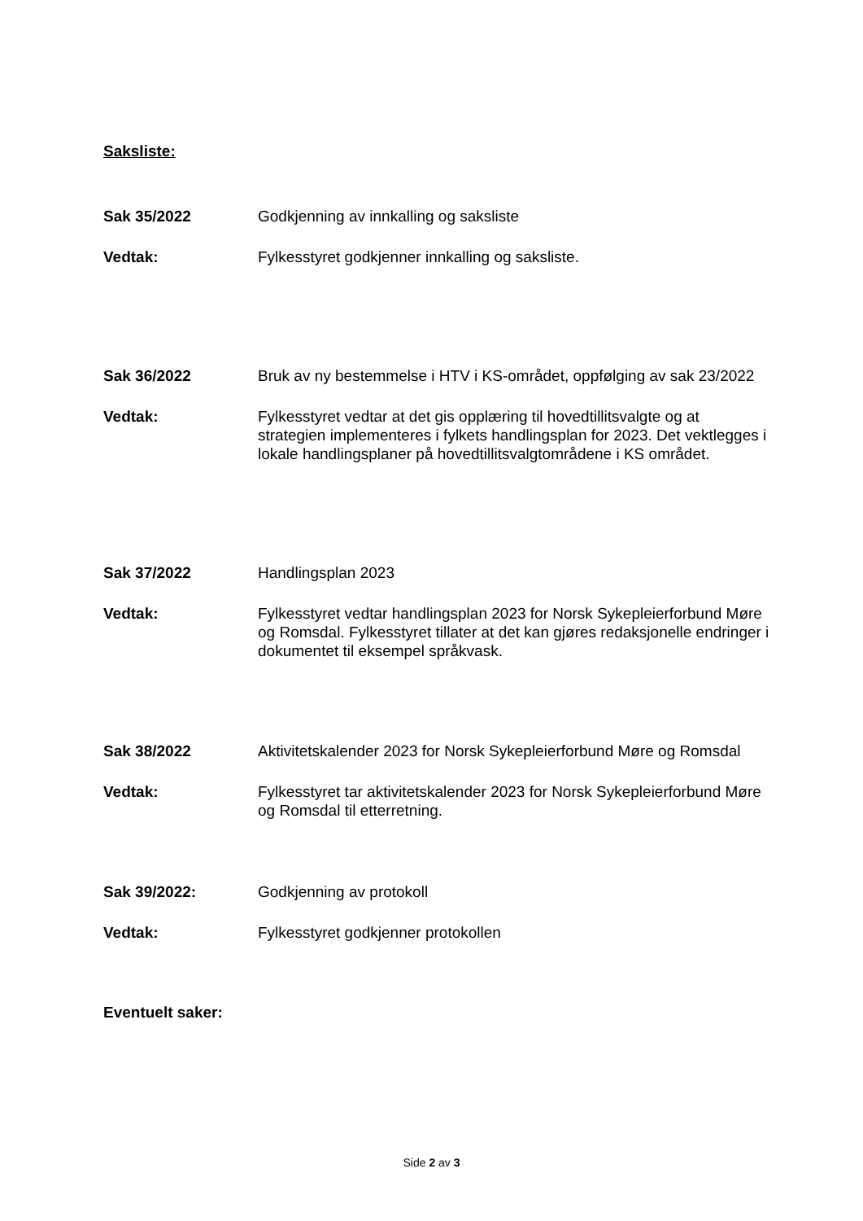Saksliste:
Sak 35/2022 Godkjenning av innkalling og saksliste
Vedtak: Fylkesstyret godkjenner innkalling og saksliste.
Sak 36/2022 Bruk av ny bestemmelse i HTV i KS-området, oppfølging av sak 23/2022
Vedtak: Fylkesstyret vedtar at det gis opplæring til hovedtillitsvalgte og at strategien implementeres i fylkets handlingsplan for 2023. Det vektlegges i lokale handlingsplaner på hovedtillitsvalgtområdene i KS området.
Sak 37/2022 Handlingsplan 2023
Vedtak: Fylkesstyret vedtar handlingsplan 2023 for Norsk Sykepleierforbund Møre og Romsdal. Fylkesstyret tillater at det kan gjøres redaksjonelle endringer i dokumentet til eksempel språkvask.
Sak 38/2022 Aktivitetskalender 2023 for Norsk Sykepleierforbund Møre og Romsdal
Vedtak: Fylkesstyret tar aktivitetskalender 2023 for Norsk Sykepleierforbund Møre og Romsdal til etterretning.
Sak 39/2022: Godkjenning av protokoll
Vedtak: Fylkesstyret godkjenner protokollen
Eventuelt saker:
Side 2 av 3